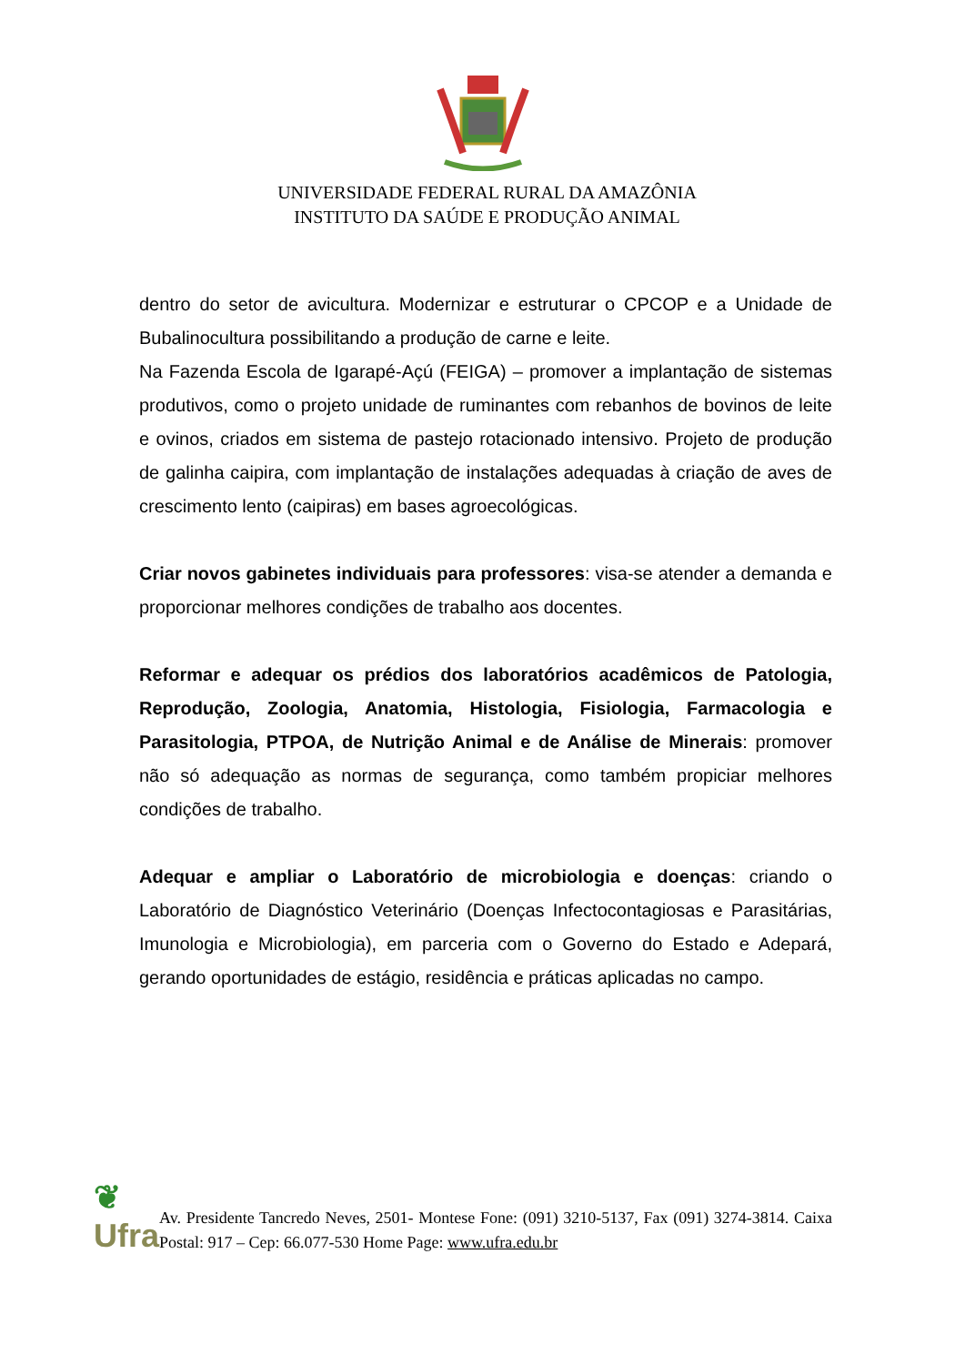UNIVERSIDADE FEDERAL RURAL DA AMAZÔNIA
INSTITUTO DA SAÚDE E PRODUÇÃO ANIMAL
dentro do setor de avicultura. Modernizar e estruturar o CPCOP e a Unidade de Bubalinocultura possibilitando a produção de carne e leite.
Na Fazenda Escola de Igarapé-Açú (FEIGA) – promover a implantação de sistemas produtivos, como o projeto unidade de ruminantes com rebanhos de bovinos de leite e ovinos, criados em sistema de pastejo rotacionado intensivo. Projeto de produção de galinha caipira, com implantação de instalações adequadas à criação de aves de crescimento lento (caipiras) em bases agroecológicas.
Criar novos gabinetes individuais para professores: visa-se atender a demanda e proporcionar melhores condições de trabalho aos docentes.
Reformar e adequar os prédios dos laboratórios acadêmicos de Patologia, Reprodução, Zoologia, Anatomia, Histologia, Fisiologia, Farmacologia e Parasitologia, PTPOA, de Nutrição Animal e de Análise de Minerais: promover não só adequação as normas de segurança, como também propiciar melhores condições de trabalho.
Adequar e ampliar o Laboratório de microbiologia e doenças: criando o Laboratório de Diagnóstico Veterinário (Doenças Infectocontagiosas e Parasitárias, Imunologia e Microbiologia), em parceria com o Governo do Estado e Adepará, gerando oportunidades de estágio, residência e práticas aplicadas no campo.
❦
Ufra
Av. Presidente Tancredo Neves, 2501- Montese Fone: (091) 3210-5137, Fax (091) 3274-3814. Caixa Postal: 917 – Cep: 66.077-530 Home Page: www.ufra.edu.br